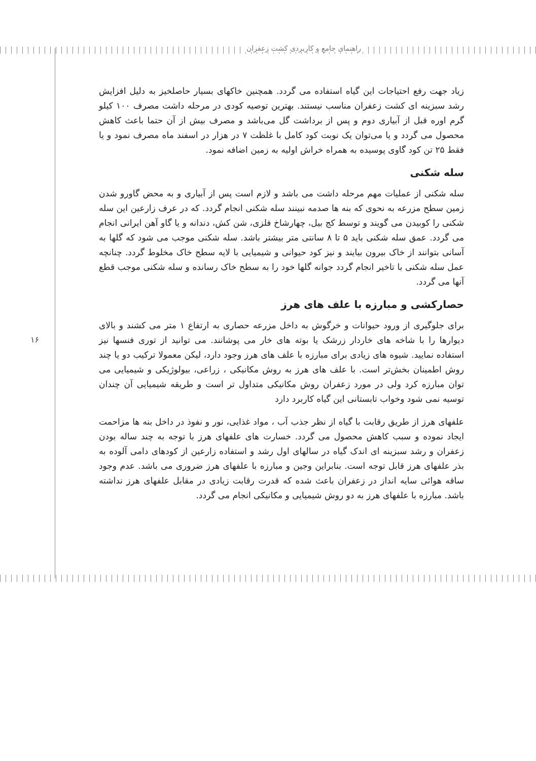راهنمای جامع و کاربردی کشت زعفران
۱۶
زیاد جهت رفع احتیاجات این گیاه استفاده می گردد. همچنین خاکهای بسیار حاصلخیز به دلیل افزایش رشد سبزینه ای کشت زعفران مناسب نیستند. بهترین توصیه کودی در مرحله داشت مصرف ۱۰۰ کیلو گرم اوره قبل از آبیاری دوم و پس از برداشت گل می‌باشد و مصرف بیش از آن حتما باعث کاهش محصول می گردد و یا می‌توان یک نوبت کود کامل با غلظت ۷ در هزار در اسفند ماه مصرف نمود و یا فقط ۲۵ تن کود گاوی پوسیده به همراه خراش اولیه به زمین اضافه نمود.
سله شکنی
سله شکنی از عملیات مهم مرحله داشت می باشد و لازم است پس از آبیاری و به محض گاورو شدن زمین سطح مزرعه به نحوی که بنه ها صدمه نبینند سله شکنی انجام گردد. که در عرف زارعین این سله شکنی را کوبیدن می گویند و توسط کج بیل، چهارشاخ فلزی، شن کش، دندانه و یا گاو آهن ایرانی انجام می گردد. عمق سله شکنی باید ۵ تا ۸ سانتی متر بیشتر باشد. سله شکنی موجب می شود که گلها به آسانی بتوانند از خاک بیرون بیایند و نیز کود حیوانی و شیمیایی با لایه سطح خاک مخلوط گردد. چنانچه عمل سله شکنی با تاخیر انجام گردد جوانه گلها خود را به سطح خاک رسانده و سله شکنی موجب قطع آنها می گردد.
حصارکشی و مبارزه با علف های هرز
برای جلوگیری از ورود حیوانات و خرگوش به داخل مزرعه حصاری به ارتفاع ۱ متر می کشند و بالای دیوارها را با شاخه های خاردار زرشک یا بوته های خار می پوشانند. می توانید از توری فنسها نیز استفاده نمایید. شیوه های زیادی برای مبارزه با علف های هرز وجود دارد، لیکن معمولا ترکیب دو یا چند روش اطمینان بخش‌تر است. با علف های هرز به روش مکانیکی ، زراعی، بیولوژیکی و شیمیایی می توان مبارزه کرد ولی در مورد زعفران روش مکانیکی متداول تر است و طریقه شیمیایی آن چندان توسیه نمی شود وخواب تابستانی این گیاه کاربرد دارد
علفهای هرز از طریق رقابت با گیاه از نظر جذب آب ، مواد غذایی، نور و نفوذ در داخل بنه ها مزاحمت ایجاد نموده و سبب کاهش محصول می گردد. خسارت های علفهای هرز با توجه به چند ساله بودن زعفران و رشد سبزینه ای اندک گیاه در سالهای اول رشد و استفاده زارعین از کودهای دامی آلوده به بذر علفهای هرز قابل توجه است. بنابراین وجین و مبارزه با علفهای هرز ضروری می باشد. عدم وجود ساقه هوائی سایه انداز در زعفران باعث شده که قدرت رقابت زیادی در مقابل علفهای هرز نداشته باشد. مبارزه با علفهای هرز به دو روش شیمیایی و مکانیکی انجام می گردد.